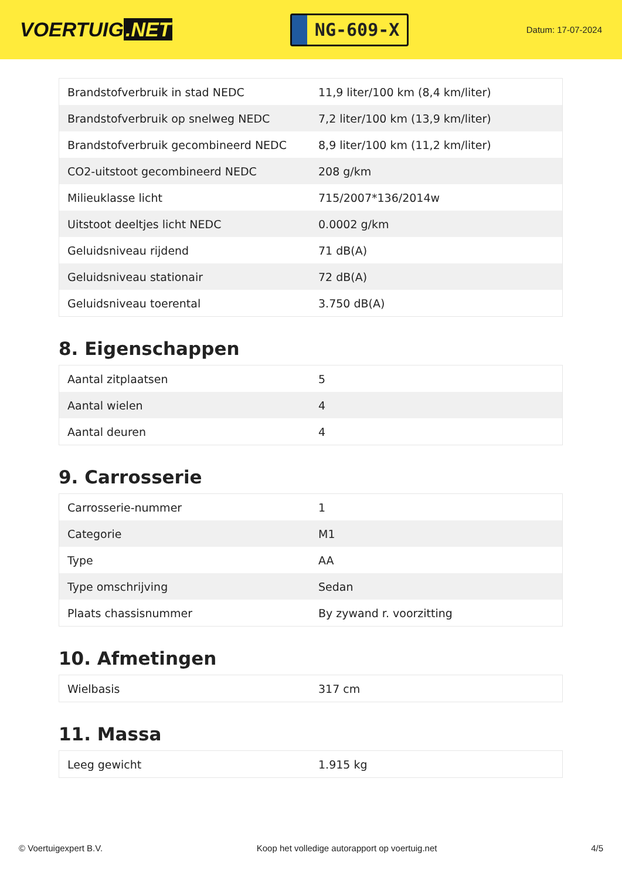VOERTUIG.NET
NG-609-X
Datum: 17-07-2024
| Brandstofverbruik in stad NEDC | 11,9 liter/100 km (8,4 km/liter) |
| Brandstofverbruik op snelweg NEDC | 7,2 liter/100 km (13,9 km/liter) |
| Brandstofverbruik gecombineerd NEDC | 8,9 liter/100 km (11,2 km/liter) |
| CO2-uitstoot gecombineerd NEDC | 208 g/km |
| Milieuklasse licht | 715/2007*136/2014w |
| Uitstoot deeltjes licht NEDC | 0.0002 g/km |
| Geluidsniveau rijdend | 71 dB(A) |
| Geluidsniveau stationair | 72 dB(A) |
| Geluidsniveau toerental | 3.750 dB(A) |
8. Eigenschappen
| Aantal zitplaatsen | 5 |
| Aantal wielen | 4 |
| Aantal deuren | 4 |
9. Carrosserie
| Carrosserie-nummer | 1 |
| Categorie | M1 |
| Type | AA |
| Type omschrijving | Sedan |
| Plaats chassisnummer | By zywand r. voorzitting |
10. Afmetingen
| Wielbasis | 317 cm |
11. Massa
| Leeg gewicht | 1.915 kg |
© Voertuigexpert B.V. Koop het volledige autorapport op voertuig.net 4/5